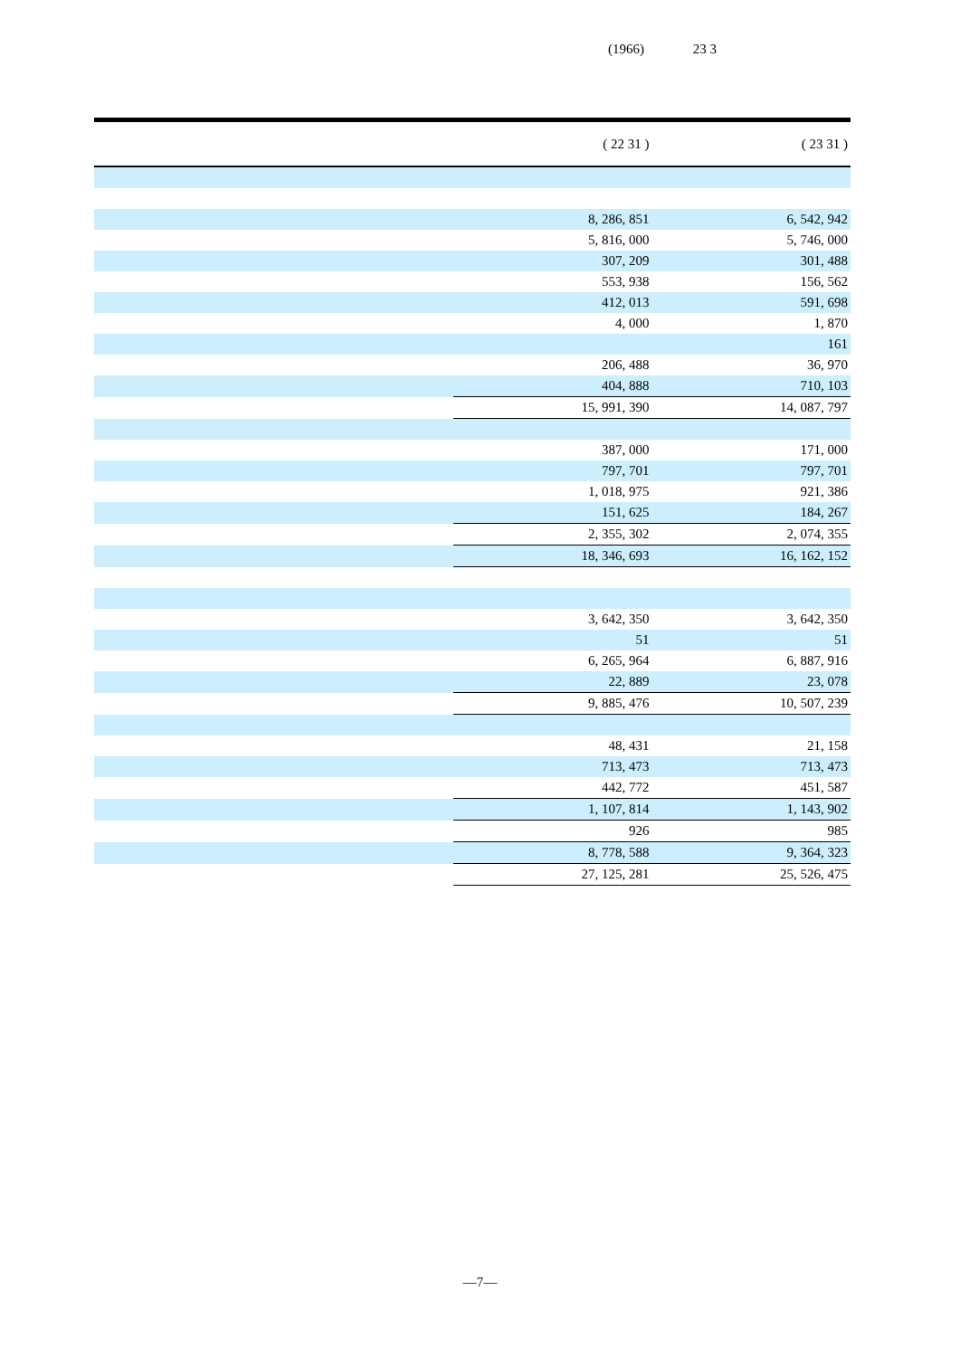(1966) 23 3
| | ( 22 31 ) | ( 23 31 ) |
| --- | --- | --- |
| | 8, 286, 851 | 6, 542, 942 |
| | 5, 816, 000 | 5, 746, 000 |
| | 307, 209 | 301, 488 |
| | 553, 938 | 156, 562 |
| | 412, 013 | 591, 698 |
| | 4, 000 | 1, 870 |
| | | 161 |
| | 206, 488 | 36, 970 |
| | 404, 888 | 710, 103 |
| | 15, 991, 390 | 14, 087, 797 |
| | 387, 000 | 171, 000 |
| | 797, 701 | 797, 701 |
| | 1, 018, 975 | 921, 386 |
| | 151, 625 | 184, 267 |
| | 2, 355, 302 | 2, 074, 355 |
| | 18, 346, 693 | 16, 162, 152 |
| | 3, 642, 350 | 3, 642, 350 |
| | 51 | 51 |
| | 6, 265, 964 | 6, 887, 916 |
| | 22, 889 | 23, 078 |
| | 9, 885, 476 | 10, 507, 239 |
| | 48, 431 | 21, 158 |
| | 713, 473 | 713, 473 |
| | 442, 772 | 451, 587 |
| | 1, 107, 814 | 1, 143, 902 |
| | 926 | 985 |
| | 8, 778, 588 | 9, 364, 323 |
| | 27, 125, 281 | 25, 526, 475 |
—7—